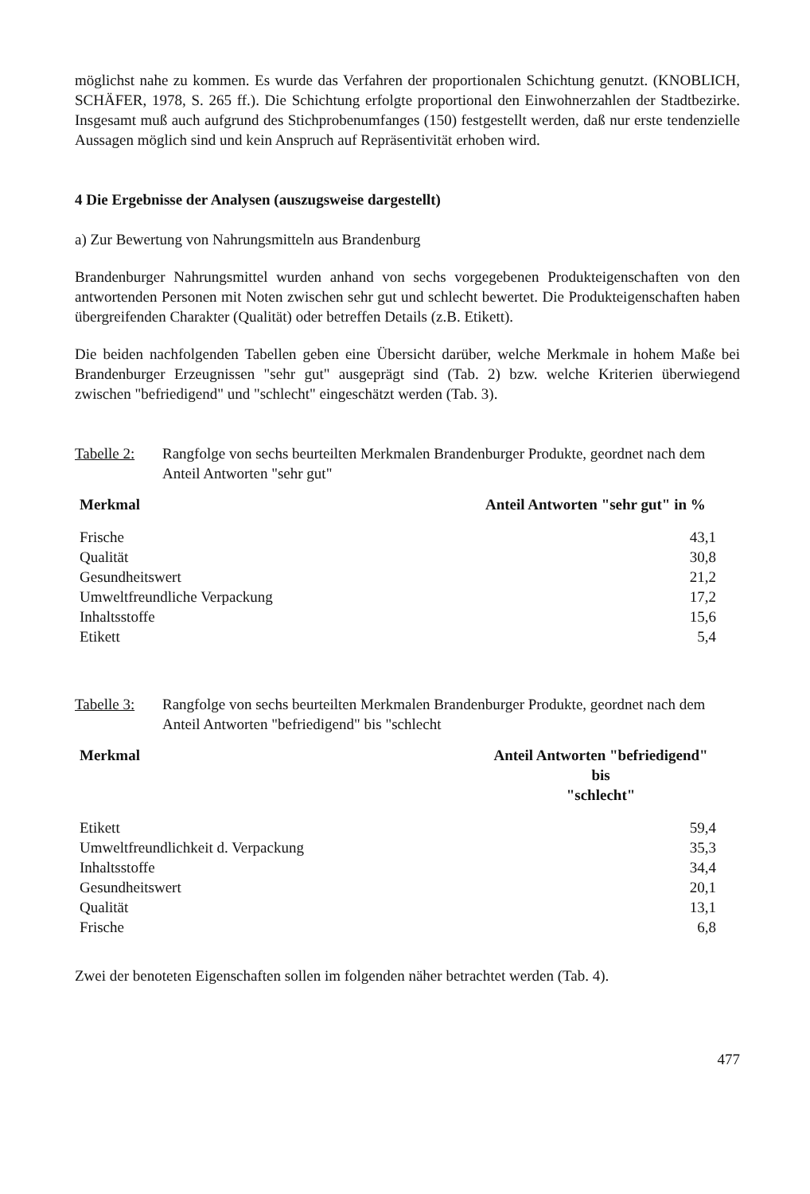möglichst nahe zu kommen. Es wurde das Verfahren der proportionalen Schichtung genutzt. (KNOBLICH, SCHÄFER, 1978, S. 265 ff.). Die Schichtung erfolgte proportional den Einwohnerzahlen der Stadtbezirke. Insgesamt muß auch aufgrund des Stichprobenumfanges (150) festgestellt werden, daß nur erste tendenzielle Aussagen möglich sind und kein Anspruch auf Repräsentivität erhoben wird.
4 Die Ergebnisse der Analysen (auszugsweise dargestellt)
a) Zur Bewertung von Nahrungsmitteln aus Brandenburg
Brandenburger Nahrungsmittel wurden anhand von sechs vorgegebenen Produkteigenschaften von den antwortenden Personen mit Noten zwischen sehr gut und schlecht bewertet. Die Produkteigenschaften haben übergreifenden Charakter (Qualität) oder betreffen Details (z.B. Etikett).
Die beiden nachfolgenden Tabellen geben eine Übersicht darüber, welche Merkmale in hohem Maße bei Brandenburger Erzeugnissen "sehr gut" ausgeprägt sind (Tab. 2) bzw. welche Kriterien überwiegend zwischen "befriedigend" und "schlecht" eingeschätzt werden (Tab. 3).
Tabelle 2: Rangfolge von sechs beurteilten Merkmalen Brandenburger Produkte, geordnet nach dem Anteil Antworten "sehr gut"
| Merkmal | Anteil Antworten "sehr gut" in % |
| --- | --- |
| Frische | 43,1 |
| Qualität | 30,8 |
| Gesundheitswert | 21,2 |
| Umweltfreundliche Verpackung | 17,2 |
| Inhaltsstoffe | 15,6 |
| Etikett | 5,4 |
Tabelle 3: Rangfolge von sechs beurteilten Merkmalen Brandenburger Produkte, geordnet nach dem Anteil Antworten "befriedigend" bis "schlecht
| Merkmal | Anteil Antworten "befriedigend" bis "schlecht" |
| --- | --- |
| Etikett | 59,4 |
| Umweltfreundlichkeit d. Verpackung | 35,3 |
| Inhaltsstoffe | 34,4 |
| Gesundheitswert | 20,1 |
| Qualität | 13,1 |
| Frische | 6,8 |
Zwei der benoteten Eigenschaften sollen im folgenden näher betrachtet werden (Tab. 4).
477